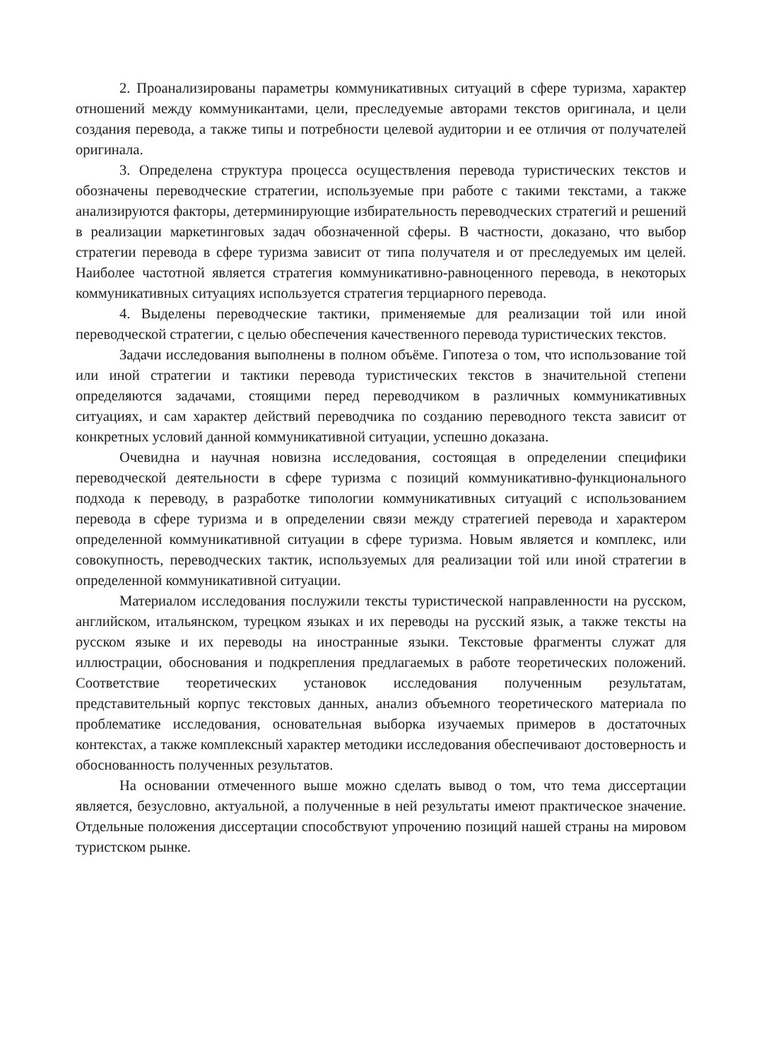2. Проанализированы параметры коммуникативных ситуаций в сфере туризма, характер отношений между коммуникантами, цели, преследуемые авторами текстов оригинала, и цели создания перевода, а также типы и потребности целевой аудитории и ее отличия от получателей оригинала.
3. Определена структура процесса осуществления перевода туристических текстов и обозначены переводческие стратегии, используемые при работе с такими текстами, а также анализируются факторы, детерминирующие избирательность переводческих стратегий и решений в реализации маркетинговых задач обозначенной сферы. В частности, доказано, что выбор стратегии перевода в сфере туризма зависит от типа получателя и от преследуемых им целей. Наиболее частотной является стратегия коммуникативно-равноценного перевода, в некоторых коммуникативных ситуациях используется стратегия терциарного перевода.
4. Выделены переводческие тактики, применяемые для реализации той или иной переводческой стратегии, с целью обеспечения качественного перевода туристических текстов.
Задачи исследования выполнены в полном объёме. Гипотеза о том, что использование той или иной стратегии и тактики перевода туристических текстов в значительной степени определяются задачами, стоящими перед переводчиком в различных коммуникативных ситуациях, и сам характер действий переводчика по созданию переводного текста зависит от конкретных условий данной коммуникативной ситуации, успешно доказана.
Очевидна и научная новизна исследования, состоящая в определении специфики переводческой деятельности в сфере туризма с позиций коммуникативно-функционального подхода к переводу, в разработке типологии коммуникативных ситуаций с использованием перевода в сфере туризма и в определении связи между стратегией перевода и характером определенной коммуникативной ситуации в сфере туризма. Новым является и комплекс, или совокупность, переводческих тактик, используемых для реализации той или иной стратегии в определенной коммуникативной ситуации.
Материалом исследования послужили тексты туристической направленности на русском, английском, итальянском, турецком языках и их переводы на русский язык, а также тексты на русском языке и их переводы на иностранные языки. Текстовые фрагменты служат для иллюстрации, обоснования и подкрепления предлагаемых в работе теоретических положений. Соответствие теоретических установок исследования полученным результатам, представительный корпус текстовых данных, анализ объемного теоретического материала по проблематике исследования, основательная выборка изучаемых примеров в достаточных контекстах, а также комплексный характер методики исследования обеспечивают достоверность и обоснованность полученных результатов.
На основании отмеченного выше можно сделать вывод о том, что тема диссертации является, безусловно, актуальной, а полученные в ней результаты имеют практическое значение. Отдельные положения диссертации способствуют упрочению позиций нашей страны на мировом туристском рынке.